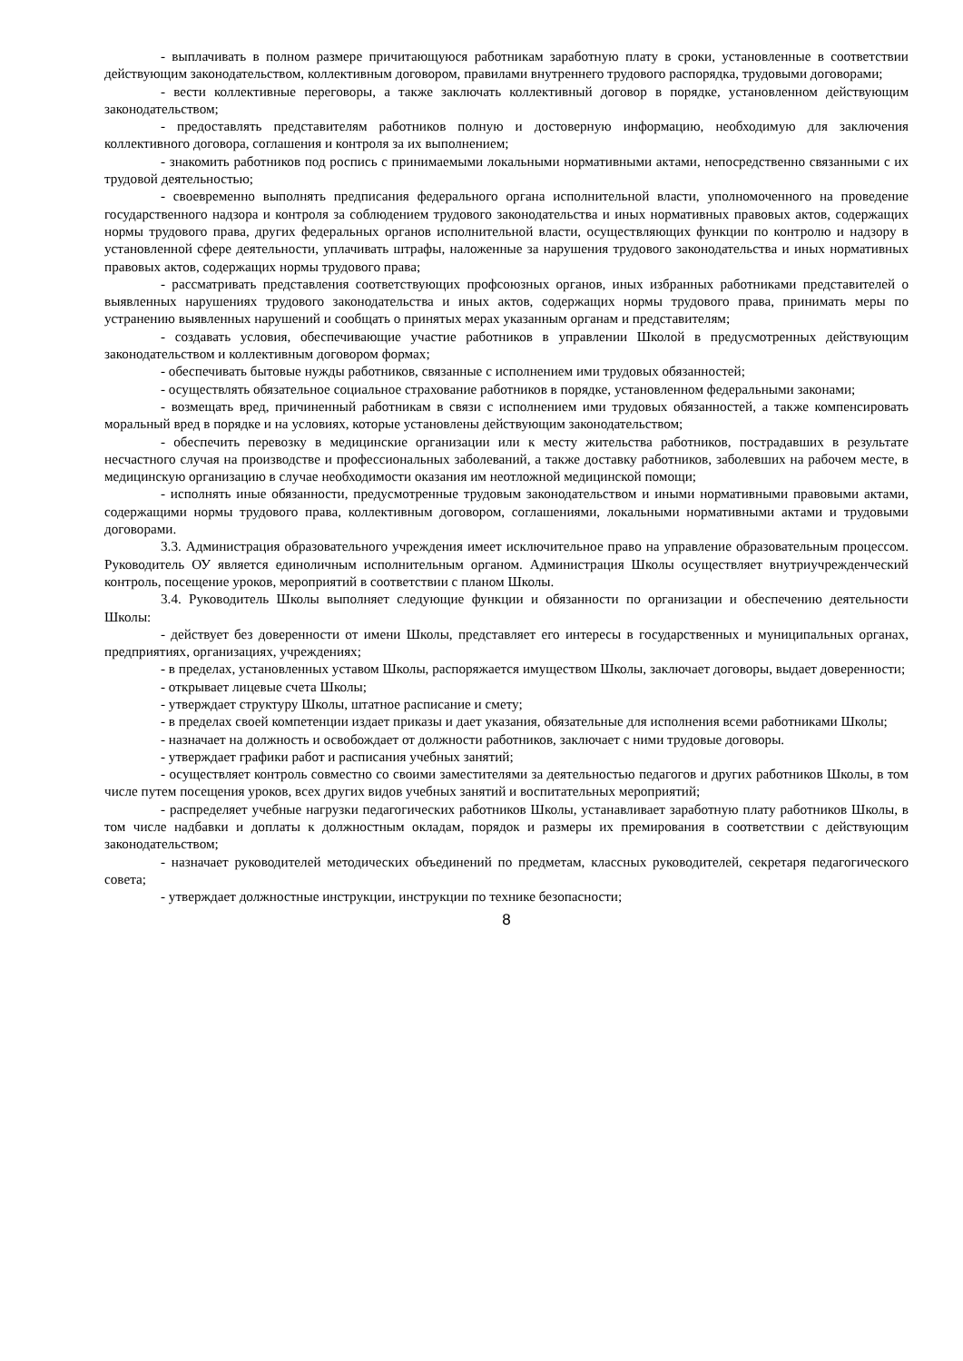- выплачивать в полном размере причитающуюся работникам заработную плату в сроки, установленные в соответствии действующим законодательством, коллективным договором, правилами внутреннего трудового распорядка, трудовыми договорами;
- вести коллективные переговоры, а также заключать коллективный договор в порядке, установленном действующим законодательством;
- предоставлять представителям работников полную и достоверную информацию, необходимую для заключения коллективного договора, соглашения и контроля за их выполнением;
- знакомить работников под роспись с принимаемыми локальными нормативными актами, непосредственно связанными с их трудовой деятельностью;
- своевременно выполнять предписания федерального органа исполнительной власти, уполномоченного на проведение государственного надзора и контроля за соблюдением трудового законодательства и иных нормативных правовых актов, содержащих нормы трудового права, других федеральных органов исполнительной власти, осуществляющих функции по контролю и надзору в установленной сфере деятельности, уплачивать штрафы, наложенные за нарушения трудового законодательства и иных нормативных правовых актов, содержащих нормы трудового права;
- рассматривать представления соответствующих профсоюзных органов, иных избранных работниками представителей о выявленных нарушениях трудового законодательства и иных актов, содержащих нормы трудового права, принимать меры по устранению выявленных нарушений и сообщать о принятых мерах указанным органам и представителям;
- создавать условия, обеспечивающие участие работников в управлении Школой в предусмотренных действующим законодательством и коллективным договором формах;
- обеспечивать бытовые нужды работников, связанные с исполнением ими трудовых обязанностей;
- осуществлять обязательное социальное страхование работников в порядке, установленном федеральными законами;
- возмещать вред, причиненный работникам в связи с исполнением ими трудовых обязанностей, а также компенсировать моральный вред в порядке и на условиях, которые установлены действующим законодательством;
- обеспечить перевозку в медицинские организации или к месту жительства работников, пострадавших в результате несчастного случая на производстве и профессиональных заболеваний, а также доставку работников, заболевших на рабочем месте, в медицинскую организацию в случае необходимости оказания им неотложной медицинской помощи;
- исполнять иные обязанности, предусмотренные трудовым законодательством и иными нормативными правовыми актами, содержащими нормы трудового права, коллективным договором, соглашениями, локальными нормативными актами и трудовыми договорами.
3.3. Администрация образовательного учреждения имеет исключительное право на управление образовательным процессом. Руководитель ОУ является единоличным исполнительным органом. Администрация Школы осуществляет внутриучрежденческий контроль, посещение уроков, мероприятий в соответствии с планом Школы.
3.4. Руководитель Школы выполняет следующие функции и обязанности по организации и обеспечению деятельности Школы:
- действует без доверенности от имени Школы, представляет его интересы в государственных и муниципальных органах, предприятиях, организациях, учреждениях;
- в пределах, установленных уставом Школы, распоряжается имуществом Школы, заключает договоры, выдает доверенности;
- открывает лицевые счета Школы;
- утверждает структуру Школы, штатное расписание и смету;
- в пределах своей компетенции издает приказы и дает указания, обязательные для исполнения всеми работниками Школы;
- назначает на должность и освобождает от должности работников, заключает с ними трудовые договоры.
- утверждает графики работ и расписания учебных занятий;
- осуществляет контроль совместно со своими заместителями за деятельностью педагогов и других работников Школы, в том числе путем посещения уроков, всех других видов учебных занятий и воспитательных мероприятий;
- распределяет учебные нагрузки педагогических работников Школы, устанавливает заработную плату работников Школы, в том числе надбавки и доплаты к должностным окладам, порядок и размеры их премирования в соответствии с действующим законодательством;
- назначает руководителей методических объединений по предметам, классных руководителей, секретаря педагогического совета;
- утверждает должностные инструкции, инструкции по технике безопасности;
8